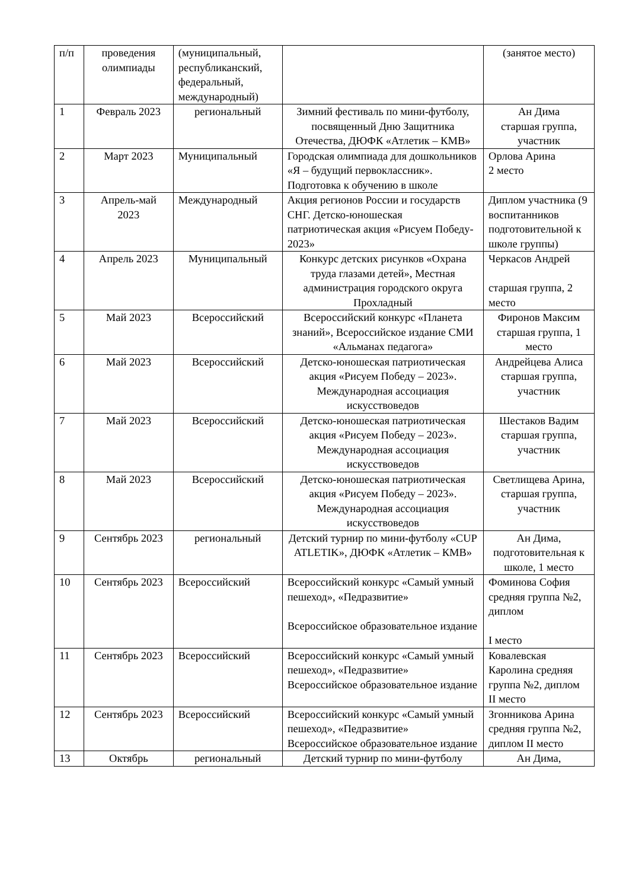| п/п | проведения олимпиады | (муниципальный, республиканский, федеральный, международный) | | (занятое место) |
| 1 | Февраль 2023 | региональный | Зимний фестиваль по мини-футболу, посвященный Дню Защитника Отечества, ДЮФК «Атлетик – КМВ» | Ан Дима старшая группа, участник |
| 2 | Март 2023 | Муниципальный | Городская олимпиада для дошкольников «Я – будущий первоклассник». Подготовка к обучению в школе | Орлова Арина 2 место |
| 3 | Апрель-май 2023 | Международный | Акция регионов России и государств СНГ. Детско-юношеская патриотическая акция «Рисуем Победу- 2023» | Диплом участника (9 воспитанников подготовительной к школе группы) |
| 4 | Апрель 2023 | Муниципальный | Конкурс детских рисунков «Охрана труда глазами детей», Местная администрация городского округа Прохладный | Черкасов Андрей старшая группа, 2 место |
| 5 | Май 2023 | Всероссийский | Всероссийский конкурс «Планета знаний», Всероссийское издание СМИ «Альманах педагога» | Фиронов Максим старшая группа, 1 место |
| 6 | Май 2023 | Всероссийский | Детско-юношеская патриотическая акция «Рисуем Победу – 2023». Международная ассоциация искусствоведов | Андрейцева Алиса старшая группа, участник |
| 7 | Май 2023 | Всероссийский | Детско-юношеская патриотическая акция «Рисуем Победу – 2023». Международная ассоциация искусствоведов | Шестаков Вадим старшая группа, участник |
| 8 | Май 2023 | Всероссийский | Детско-юношеская патриотическая акция «Рисуем Победу – 2023». Международная ассоциация искусствоведов | Светлищева Арина, старшая группа, участник |
| 9 | Сентябрь 2023 | региональный | Детский турнир по мини-футболу «CUP ATLETIK», ДЮФК «Атлетик – КМВ» | Ан Дима, подготовительная к школе, 1 место |
| 10 | Сентябрь 2023 | Всероссийский | Всероссийский конкурс «Самый умный пешеход», «Педразвитие» Всероссийское образовательное издание | Фоминова София средняя группа №2, диплом I место |
| 11 | Сентябрь 2023 | Всероссийский | Всероссийский конкурс «Самый умный пешеход», «Педразвитие» Всероссийское образовательное издание | Ковалевская Каролина средняя группа №2, диплом II место |
| 12 | Сентябрь 2023 | Всероссийский | Всероссийский конкурс «Самый умный пешеход», «Педразвитие» Всероссийское образовательное издание | Згонникова Арина средняя группа №2, диплом II место |
| 13 | Октябрь | региональный | Детский турнир по мини-футболу | Ан Дима, |